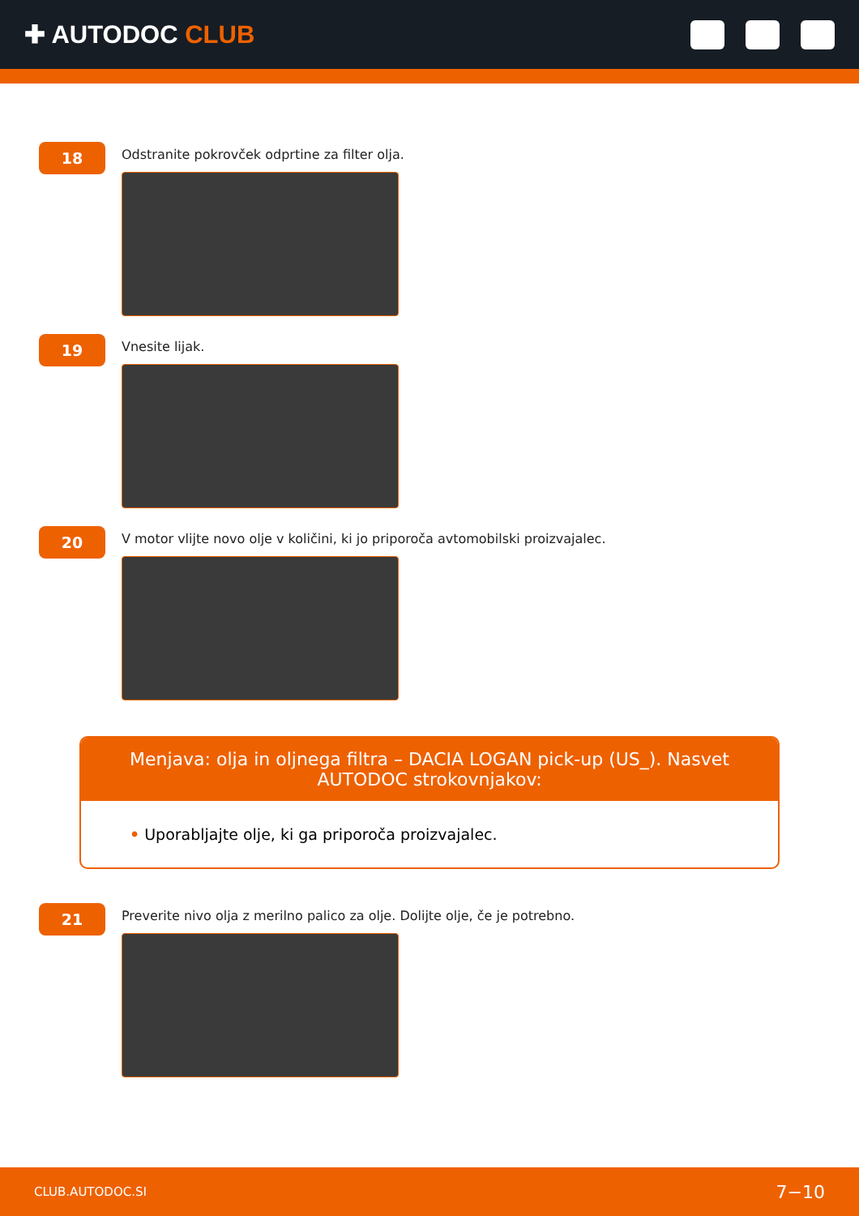✚ AUTODOC CLUB
18
Odstranite pokrovček odprtine za filter olja.
19
Vnesite lijak.
20
V motor vlijte novo olje v količini, ki jo priporoča avtomobilski proizvajalec.
Menjava: olja in oljnega filtra – DACIA LOGAN pick-up (US_). Nasvet AUTODOC strokovnjakov:
• Uporabljajte olje, ki ga priporoča proizvajalec.
21
Preverite nivo olja z merilno palico za olje. Dolijte olje, če je potrebno.
CLUB.AUTODOC.SI 7−10